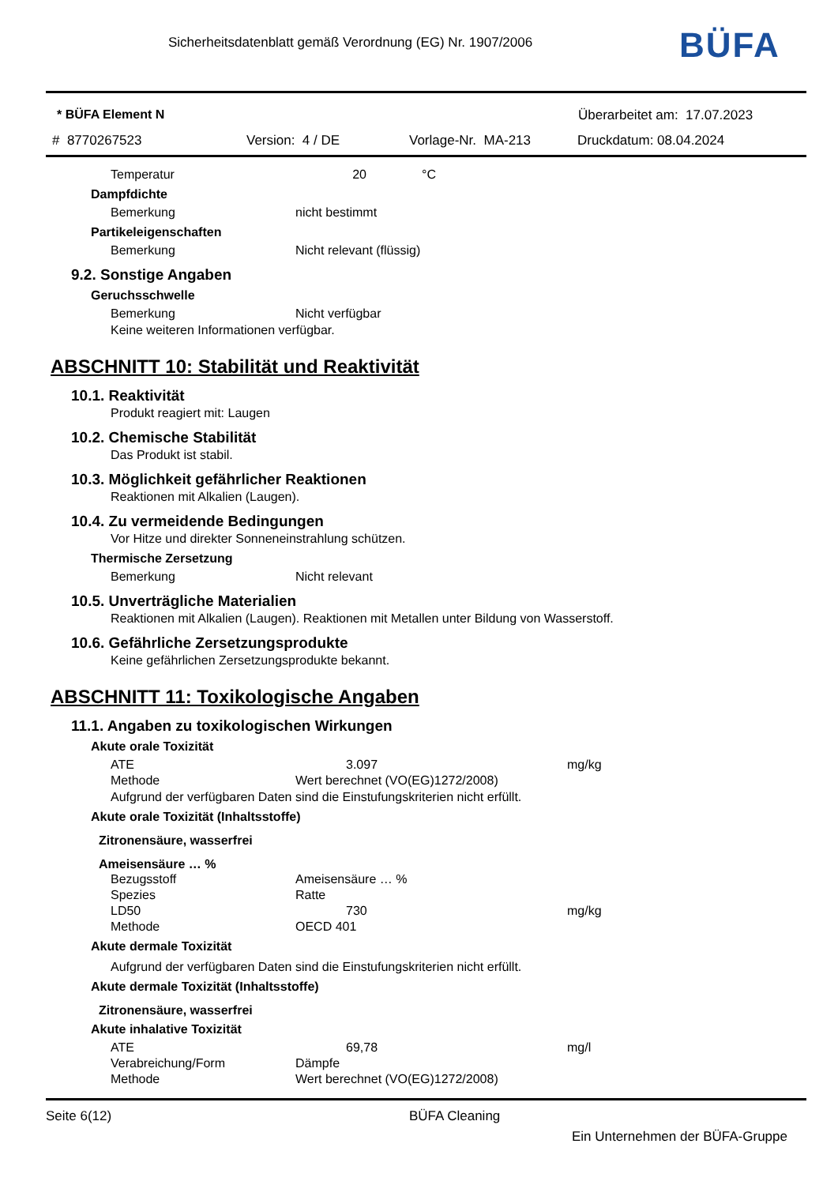Sicherheitsdatenblatt gemäß Verordnung (EG) Nr. 1907/2006
BÜFA
* BÜFA Element N Überarbeitet am: 17.07.2023
# 8770267523 Version: 4 / DE Vorlage-Nr. MA-213 Druckdatum: 08.04.2024
Temperatur 20 °C
Dampfdichte
Bemerkung nicht bestimmt
Partikeleigenschaften
Bemerkung Nicht relevant (flüssig)
9.2. Sonstige Angaben
Geruchsschwelle
Bemerkung Nicht verfügbar
Keine weiteren Informationen verfügbar.
ABSCHNITT 10: Stabilität und Reaktivität
10.1. Reaktivität
Produkt reagiert mit: Laugen
10.2. Chemische Stabilität
Das Produkt ist stabil.
10.3. Möglichkeit gefährlicher Reaktionen
Reaktionen mit Alkalien (Laugen).
10.4. Zu vermeidende Bedingungen
Vor Hitze und direkter Sonneneinstrahlung schützen.
Thermische Zersetzung
Bemerkung Nicht relevant
10.5. Unverträgliche Materialien
Reaktionen mit Alkalien (Laugen). Reaktionen mit Metallen unter Bildung von Wasserstoff.
10.6. Gefährliche Zersetzungsprodukte
Keine gefährlichen Zersetzungsprodukte bekannt.
ABSCHNITT 11: Toxikologische Angaben
11.1. Angaben zu toxikologischen Wirkungen
Akute orale Toxizität
ATE 3.097 mg/kg
Methode Wert berechnet (VO(EG)1272/2008)
Aufgrund der verfügbaren Daten sind die Einstufungskriterien nicht erfüllt.
Akute orale Toxizität (Inhaltsstoffe)
Zitronensäure, wasserfrei
Ameisensäure … %
Bezugsstoff Ameisensäure … %
Spezies Ratte
LD50 730 mg/kg
Methode OECD 401
Akute dermale Toxizität
Aufgrund der verfügbaren Daten sind die Einstufungskriterien nicht erfüllt.
Akute dermale Toxizität (Inhaltsstoffe)
Zitronensäure, wasserfrei
Akute inhalative Toxizität
ATE 69,78 mg/l
Verabreichung/Form Dämpfe
Methode Wert berechnet (VO(EG)1272/2008)
Seite 6(12) BÜFA Cleaning
Ein Unternehmen der BÜFA-Gruppe